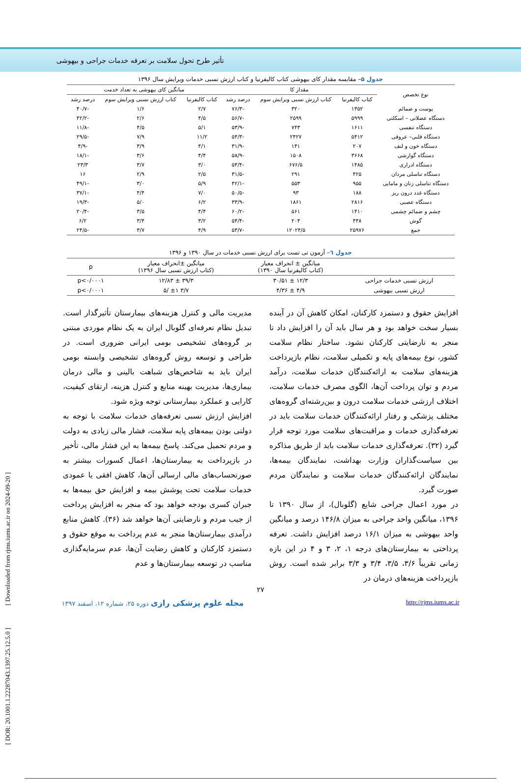تأثیر طرح تحول سلامت بر تعرفه خدمات جراحی و بیهوشی
جدول ۵– مقایسه مقدار کای بیهوشی کتاب کالیفرنیا و کتاب ارزش نسبی خدمات ویرایش سال ۱۳۹۶
| نوع تخصص | مقدار کا | | | میانگین کای بیهوشی به تعداد خدمت | | |
| --- | --- | --- | --- | --- | --- | --- |
| | کتاب کالیفرنیا | کتاب ارزش نسبی ویرایش سوم | درصد رشد | کتاب کالیفرنیا | کتاب ارزش نسبی ویرایش سوم | درصد رشد |
| پوست و ضمائم | ۱۳۵۲ | ۳۲۰ | -۷۶/۳ | ۲/۷ | ۱/۶ | -۴۰/۷ |
| دستگاه عضلانی – اسکلتی | ۵۹۹۹ | ۲۵۹۹ | -۵۶/۷ | ۴/۵ | ۲/۶ | -۴۲/۲ |
| دستگاه تنفسی | ۱۶۱۱ | ۷۴۳ | -۵۳/۹ | ۵/۱ | ۴/۵ | -۱۱/۸ |
| دستگاه قلبی– عروقی | ۵۴۱۲ | ۲۴۲۷ | -۵۴/۳ | ۱۱/۲ | ۷/۹ | -۲۹/۵ |
| دستگاه خون و لنف | ۲۰۷ | ۱۴۱ | -۳۱/۹ | ۴/۱ | ۳/۹ | -۴/۹ |
| دستگاه گوارشی | ۳۶۶۸ | ۱۵۰۸ | -۵۸/۹ | ۴/۴ | ۳/۶ | -۱۸/۱ |
| دستگاه ادراری | ۱۴۸۵ | ۶۷۶/۵ | -۵۴/۴ | ۳/۰ | ۳/۷ | ۲۳/۳ |
| دستگاه تناسلی مردان | ۴۲۵ | ۲۹۱ | -۳۱/۵ | ۲/۵ | ۲/۹ | ۱۶ |
| دستگاه تناسلی زنان و مامایی | ۹۵۵ | ۵۵۳ | -۴۲/۱ | ۵/۹ | ۳/۰ | -۴۹/۱ |
| دستگاه غدد درون ریز | ۱۸۸ | ۹۳ | -۵۰/۵ | ۷/۰ | ۴/۴ | -۳۷/۱ |
| دستگاه عصبی | ۲۸۱۶ | ۱۸۶۱ | -۳۳/۹ | ۶/۲ | ۵/۰ | -۱۹/۳ |
| چشم و ضمائم چشمی | ۱۴۱۰ | ۵۶۱ | -۶۰/۲ | ۴/۴ | ۳/۵ | -۲۰/۴ |
| گوش | ۴۴۸ | ۲۰۴ | -۵۴/۴ | ۳/۲ | ۳/۴ | ۶/۲ |
| جمع | ۲۵۹۷۶ | ۱۲۰۲۴/۵ | -۵۳/۷ | ۴/۹ | ۳/۷ | -۲۴/۵ |
جدول ٦– آزمون تی تست برای ارزش نسبی خدمات در سال ۱۳۹۰ و ۱۳۹۶
| | میانگین ± انحراف معیار (کتاب کالیفرنیا سال ۱۳۹۰) | میانگین ±انحراف معیار (کتاب ارزش نسبی سال ۱۳۹۶) | p |
| --- | --- | --- | --- |
| ارزش نسبی خدمات جراحی | ۱۲/۳ ± ۳۰/۵۱ | ۳۹/۳ ± ۱۲/۸۳ | p<۰/۰۰۰۱ |
| ارزش نسبی بیهوشی | ۴/۹ ± ۴/۳۶ | ۳/۷ ±۱ /۵ | p<۰/۰۰۰۱ |
افزایش حقوق و دستمزد کارکنان، امکان کاهش آن در آینده بسیار سخت خواهد بود و هر سال باید آن را افزایش داد تا منجر به نارضایتی کارکنان نشود. ساختار نظام سلامت کشور، نوع بیمه‌های پایه و تکمیلی سلامت، نظام بازپرداخت هزینه‌های سلامت به ارائه‌کنندگان خدمات سلامت، درآمد مردم و توان پرداخت آن‌ها، الگوی مصرف خدمات سلامت، اختلاف ارزشی خدمات سلامت درون و بین‌رشته‌ای گروه‌های مختلف پزشکی و رفتار ارائه‌کنندگان خدمات سلامت باید در تعرفه‌گذاری خدمات و مراقبت‌های سلامت مورد توجه قرار گیرد (۳۲). تعرفه‌گذاری خدمات سلامت باید از طریق مذاکره بین سیاست‌گذاران وزارت بهداشت، نمایندگان بیمه‌ها، نمایندگان ارائه‌کنندگان خدمات سلامت و نمایندگان مردم صورت گیرد.
در مورد اعمال جراحی شایع (گلوبال)، از سال ۱۳۹۰ تا ۱۳۹۶، میانگین واحد جراحی به میزان ۱۴۶/۸ درصد و میانگین واحد بیهوشی به میزان ۱۶/۱ درصد افزایش داشت. تعرفه پرداختی به بیمارستان‌های درجه ۱، ۲، ۳ و ۴ در این بازه زمانی تقریباً ۳/۶، ۳/۵، ۳/۴ و ۳/۳ برابر شده است. روش بازپرداخت هزینه‌های درمان در
مدیریت مالی و کنترل هزینه‌های بیمارستان تأثیرگذار است. تبدیل نظام تعرفه‌ای گلوبال ایران به یک نظام موردی مبتنی بر گروه‌های تشخیصی بومی ایرانی ضروری است. در طراحی و توسعه روش گروه‌های تشخیصی وابسته بومی ایران باید به شاخص‌های شباهت بالینی و مالی درمان بیماری‌ها، مدیریت بهینه منابع و کنترل هزینه، ارتقای کیفیت، کارایی و عملکرد بیمارستانی توجه ویژه شود.
افزایش ارزش نسبی تعرفه‌های خدمات سلامت با توجه به دولتی بودن بیمه‌های پایه سلامت، فشار مالی زیادی به دولت و مردم تحمیل می‌کند. پاسخ بیمه‌ها به این فشار مالی، تأخیر در بازپرداخت به بیمارستان‌ها، اعمال کسورات بیشتر به صورتحساب‌های مالی ارسالی آن‌ها، کاهش افقی یا عمودی خدمات سلامت تحت پوشش بیمه و افزایش حق بیمه‌ها به جبران کسری بودجه خواهد بود که منجر به افزایش پرداخت از جیب مردم و نارضایتی آن‌ها خواهد شد (۳۶). کاهش منابع درآمدی بیمارستان‌ها منجر به عدم پرداخت به موقع حقوق و دستمزد کارکنان و کاهش رضایت آن‌ها، عدم سرمایه‌گذاری مناسب در توسعه بیمارستان‌ها و عدم
۲۷
http://rjms.iums.ac.ir مجله علوم پزشکی رازی دوره ۲۵، شماره ۱۲، اسفند ۱۳۹۷
[ DOR: 20.1001.1.22287043.1397.25.12.5.0 ] [ Downloaded from rjms.iums.ac.ir on 2024-09-20 ]